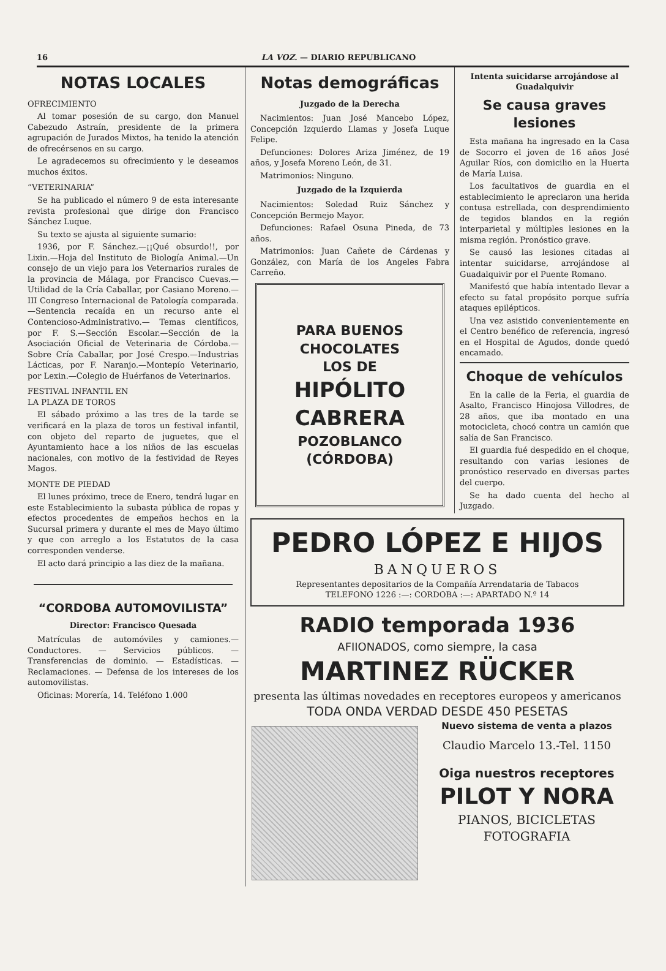16 LA VOZ. — DIARIO REPUBLICANO
NOTAS LOCALES
OFRECIMIENTO
Al tomar posesión de su cargo, don Manuel Cabezudo Astraín, presidente de la primera agrupación de Jurados Mixtos, ha tenido la atención de ofrecérsenos en su cargo.
Le agradecemos su ofrecimiento y le deseamos muchos éxitos.
“VETERINARIA”
Se ha publicado el número 9 de esta interesante revista profesional que dirige don Francisco Sánchez Luque.
Su texto se ajusta al siguiente sumario:
1936, por F. Sánchez.—¡¡Qué obsurdo!!, por Lixin.—Hoja del Instituto de Biología Animal.—Un consejo de un viejo para los Veternarios rurales de la provincia de Málaga, por Francisco Cuevas.—Utilidad de la Cría Caballar, por Casiano Moreno.—III Congreso Internacional de Patología comparada.—Sentencia recaída en un recurso ante el Contencioso-Administrativo.— Temas científicos, por F. S.—Sección Escolar.—Sección de la Asociación Oficial de Veterinaria de Córdoba.—Sobre Cría Caballar, por José Crespo.—Industrias Lácticas, por F. Naranjo.—Montepío Veterinario, por Lexin.—Colegio de Huérfanos de Veterinarios.
FESTIVAL INFANTIL EN
LA PLAZA DE TOROS
El sábado próximo a las tres de la tarde se verificará en la plaza de toros un festival infantil, con objeto del reparto de juguetes, que el Ayuntamiento hace a los niños de las escuelas nacionales, con motivo de la festividad de Reyes Magos.
MONTE DE PIEDAD
El lunes próximo, trece de Enero, tendrá lugar en este Establecimiento la subasta pública de ropas y efectos procedentes de empeños hechos en la Sucursal primera y durante el mes de Mayo último y que con arreglo a los Estatutos de la casa corresponden venderse.
El acto dará principio a las diez de la mañana.
“CORDOBA AUTOMOVILISTA”
Director: Francisco Quesada
Matrículas de automóviles y camiones.—Conductores. — Servicios públicos. — Transferencias de dominio. — Estadísticas. — Reclamaciones. — Defensa de los intereses de los automovilistas.
Oficinas: Morería, 14. Teléfono 1.000
Notas demográficas
Juzgado de la Derecha
Nacimientos: Juan José Mancebo López, Concepción Izquierdo Llamas y Josefa Luque Felipe.
Defunciones: Dolores Ariza Jiménez, de 19 años, y Josefa Moreno León, de 31.
Matrimonios: Ninguno.
Juzgado de la Izquierda
Nacimientos: Soledad Ruiz Sánchez y Concepción Bermejo Mayor.
Defunciones: Rafael Osuna Pineda, de 73 años.
Matrimonios: Juan Cañete de Cárdenas y González, con María de los Angeles Fabra Carreño.
PARA BUENOS
CHOCOLATES
LOS DE
HIPÓLITO CABRERA
POZOBLANCO
(CÓRDOBA)
Intenta suicidarse arrojándose al Guadalquivir
Se causa graves lesiones
Esta mañana ha ingresado en la Casa de Socorro el joven de 16 años José Aguilar Ríos, con domicilio en la Huerta de María Luisa.
Los facultativos de guardia en el establecimiento le apreciaron una herida contusa estrellada, con desprendimiento de tegidos blandos en la región interparietal y múltiples lesiones en la misma región. Pronóstico grave.
Se causó las lesiones citadas al intentar suicidarse, arrojándose al Guadalquivir por el Puente Romano.
Manifestó que había intentado llevar a efecto su fatal propósito porque sufría ataques epilépticos.
Una vez asistido convenientemente en el Centro benéfico de referencia, ingresó en el Hospital de Agudos, donde quedó encamado.
Choque de vehículos
En la calle de la Feria, el guardia de Asalto, Francisco Hinojosa Villodres, de 28 años, que iba montado en una motocicleta, chocó contra un camión que salía de San Francisco.
El guardia fué despedido en el choque, resultando con varias lesiones de pronóstico reservado en diversas partes del cuerpo.
Se ha dado cuenta del hecho al Juzgado.
PEDRO LÓPEZ E HIJOS
BANQUEROS
Representantes depositarios de la Compañía Arrendataria de Tabacos
TELEFONO 1226 :—: CORDOBA :—: APARTADO N.º 14
RADIO temporada 1936
AFIIONADOS, como siempre, la casa
MARTINEZ RÜCKER
presenta las últimas novedades en receptores europeos y americanos
TODA ONDA VERDAD DESDE 450 PESETAS
Nuevo sistema de venta a plazos
Claudio Marcelo 13.-Tel. 1150
Oiga nuestros receptores
PILOT Y NORA
PIANOS, BICICLETAS
FOTOGRAFIA